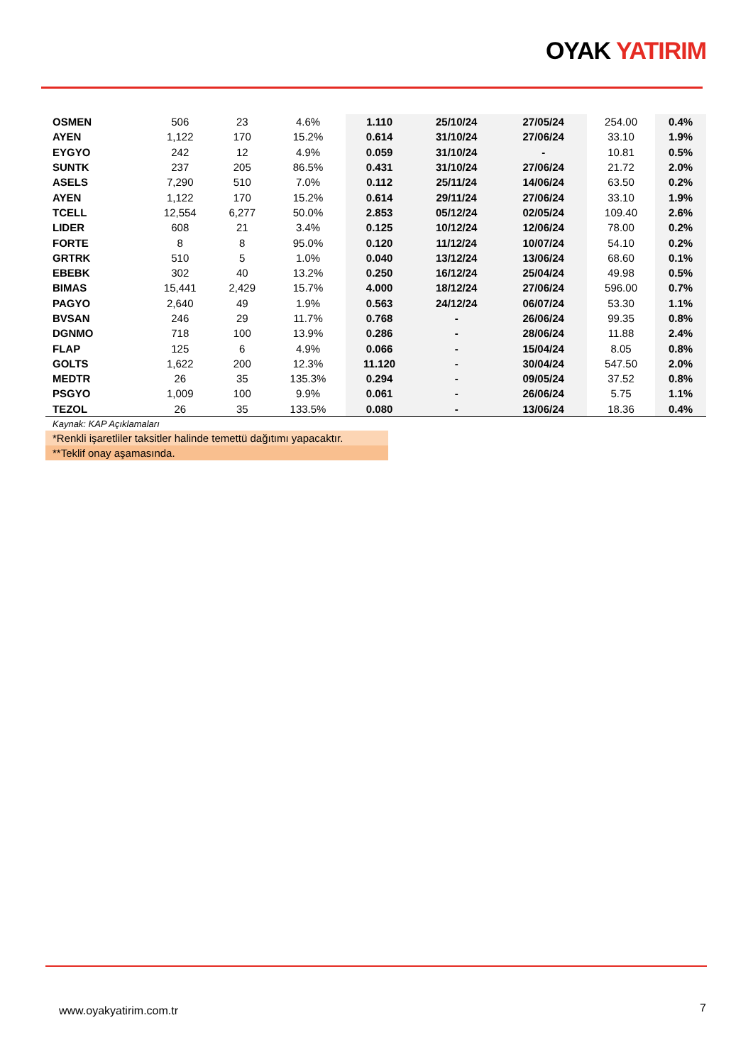OYAK YATIRIM
| OSMEN | 506 | 23 | 4.6% | 1.110 | 25/10/24 | 27/05/24 | 254.00 | 0.4% |
| AYEN | 1,122 | 170 | 15.2% | 0.614 | 31/10/24 | 27/06/24 | 33.10 | 1.9% |
| EYGYO | 242 | 12 | 4.9% | 0.059 | 31/10/24 | - | 10.81 | 0.5% |
| SUNTK | 237 | 205 | 86.5% | 0.431 | 31/10/24 | 27/06/24 | 21.72 | 2.0% |
| ASELS | 7,290 | 510 | 7.0% | 0.112 | 25/11/24 | 14/06/24 | 63.50 | 0.2% |
| AYEN | 1,122 | 170 | 15.2% | 0.614 | 29/11/24 | 27/06/24 | 33.10 | 1.9% |
| TCELL | 12,554 | 6,277 | 50.0% | 2.853 | 05/12/24 | 02/05/24 | 109.40 | 2.6% |
| LIDER | 608 | 21 | 3.4% | 0.125 | 10/12/24 | 12/06/24 | 78.00 | 0.2% |
| FORTE | 8 | 8 | 95.0% | 0.120 | 11/12/24 | 10/07/24 | 54.10 | 0.2% |
| GRTRK | 510 | 5 | 1.0% | 0.040 | 13/12/24 | 13/06/24 | 68.60 | 0.1% |
| EBEBK | 302 | 40 | 13.2% | 0.250 | 16/12/24 | 25/04/24 | 49.98 | 0.5% |
| BIMAS | 15,441 | 2,429 | 15.7% | 4.000 | 18/12/24 | 27/06/24 | 596.00 | 0.7% |
| PAGYO | 2,640 | 49 | 1.9% | 0.563 | 24/12/24 | 06/07/24 | 53.30 | 1.1% |
| BVSAN | 246 | 29 | 11.7% | 0.768 | - | 26/06/24 | 99.35 | 0.8% |
| DGNMO | 718 | 100 | 13.9% | 0.286 | - | 28/06/24 | 11.88 | 2.4% |
| FLAP | 125 | 6 | 4.9% | 0.066 | - | 15/04/24 | 8.05 | 0.8% |
| GOLTS | 1,622 | 200 | 12.3% | 11.120 | - | 30/04/24 | 547.50 | 2.0% |
| MEDTR | 26 | 35 | 135.3% | 0.294 | - | 09/05/24 | 37.52 | 0.8% |
| PSGYO | 1,009 | 100 | 9.9% | 0.061 | - | 26/06/24 | 5.75 | 1.1% |
| TEZOL | 26 | 35 | 133.5% | 0.080 | - | 13/06/24 | 18.36 | 0.4% |
Kaynak: KAP Açıklamaları
*Renkli işaretliler taksitler halinde temettü dağıtımı yapacaktır.
**Teklif onay aşamasında.
www.oyakyatirim.com.tr 7